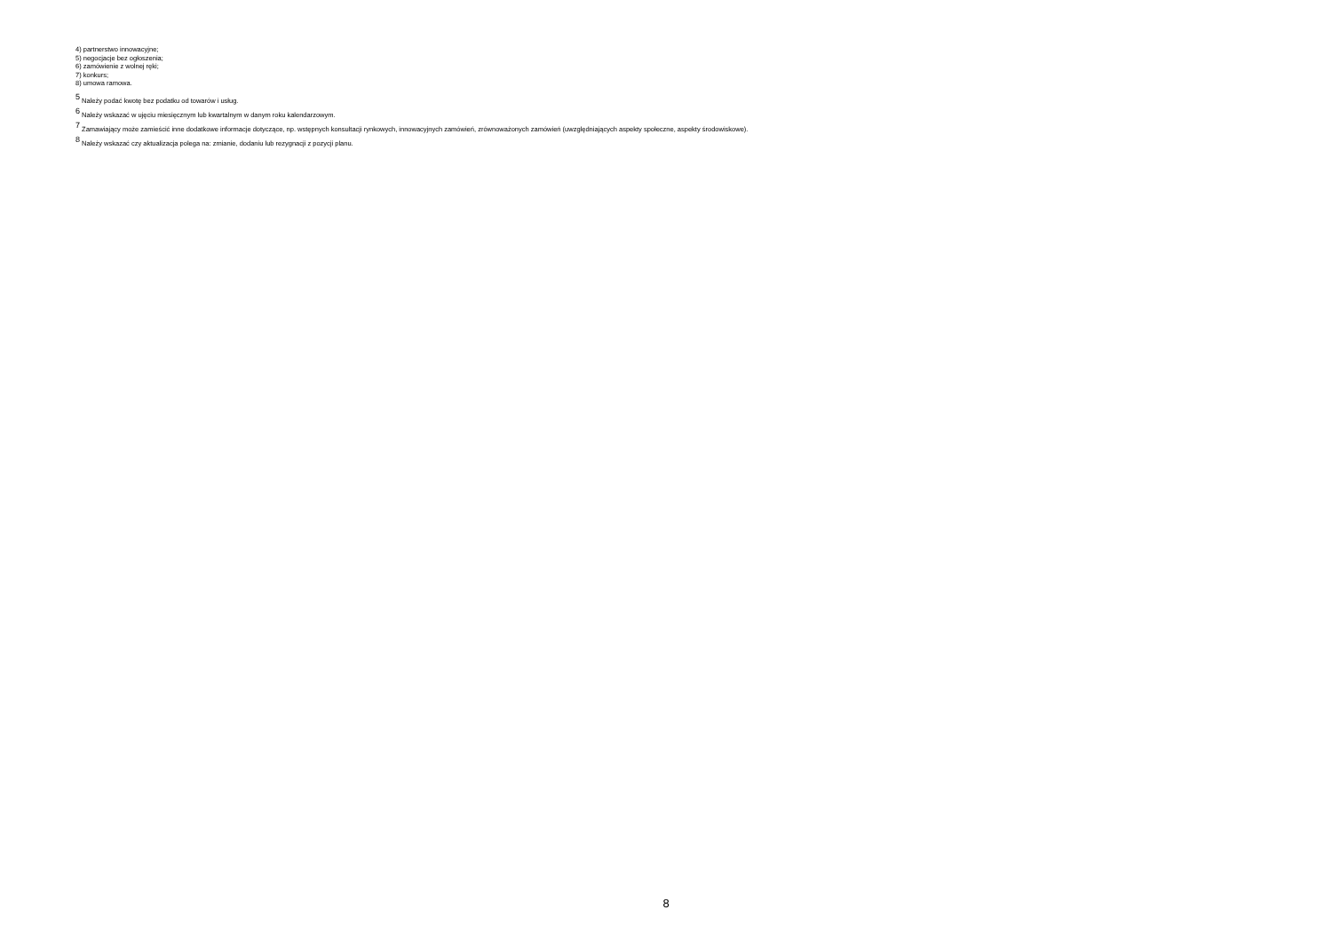4) partnerstwo innowacyjne;
5) negocjacje bez ogłoszenia;
6) zamówienie z wolnej ręki;
7) konkurs;
8) umowa ramowa.
<sup>5</sup> Należy podać kwotę bez podatku od towarów i usług.
<sup>6</sup> Należy wskazać w ujęciu miesięcznym lub kwartalnym w danym roku kalendarzowym.
<sup>7</sup> Zamawiający może zamieścić inne dodatkowe informacje dotyczące, np. wstępnych konsultacji rynkowych, innowacyjnych zamówień, zrównoważonych zamówień (uwzględniających aspekty społeczne, aspekty środowiskowe).
<sup>8</sup> Należy wskazać czy aktualizacja polega na: zmianie, dodaniu lub rezygnacji z pozycji planu.
8